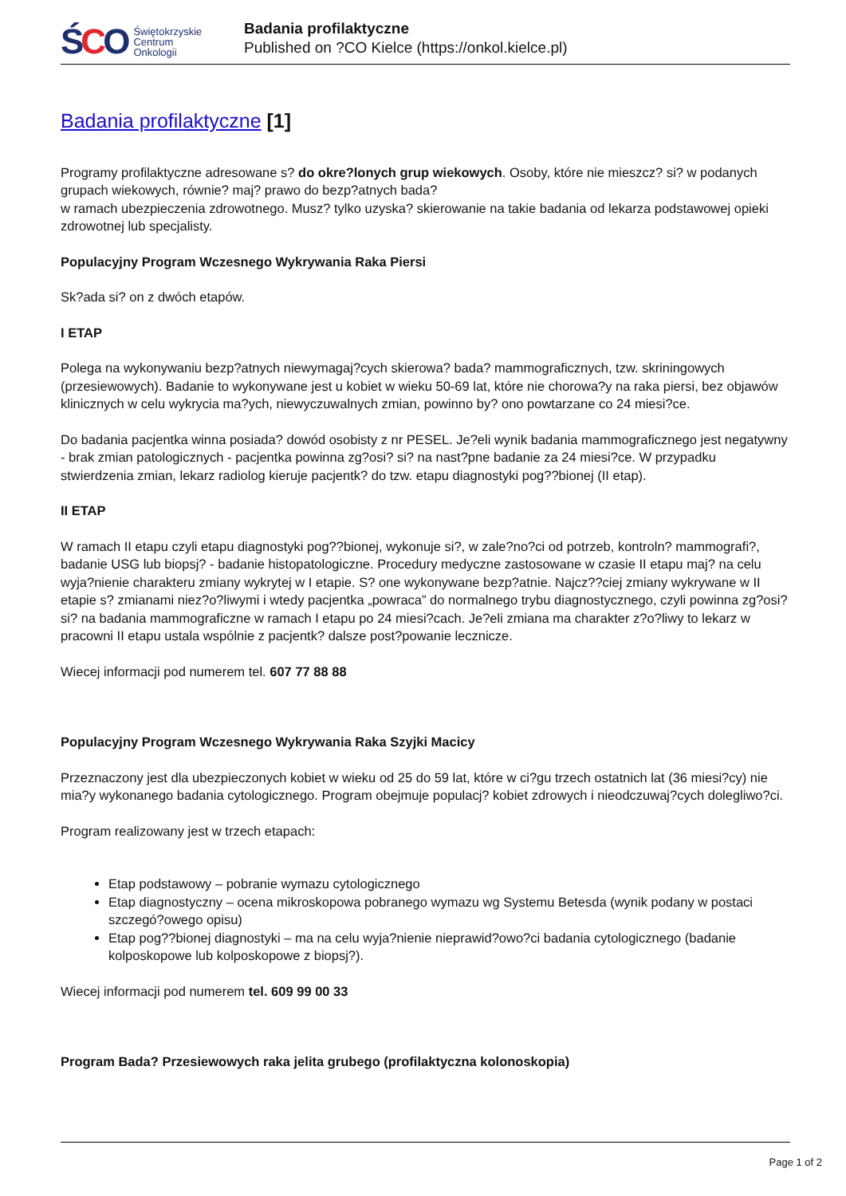ŚCO
Świętokrzyskie
Centrum
Onkologii
Badania profilaktyczne
Published on ?CO Kielce (https://onkol.kielce.pl)
Badania profilaktyczne [1]
Programy profilaktyczne adresowane s? do okre?lonych grup wiekowych. Osoby, które nie mieszcz? si? w podanych grupach wiekowych, równie? maj? prawo do bezp?atnych bada?
w ramach ubezpieczenia zdrowotnego. Musz? tylko uzyska? skierowanie na takie badania od lekarza podstawowej opieki zdrowotnej lub specjalisty.
Populacyjny Program Wczesnego Wykrywania Raka Piersi
Sk?ada si? on z dwóch etapów.
I ETAP
Polega na wykonywaniu bezp?atnych niewymagaj?cych skierowa? bada? mammograficznych, tzw. skriningowych (przesiewowych). Badanie to wykonywane jest u kobiet w wieku 50-69 lat, które nie chorowa?y na raka piersi, bez objawów klinicznych w celu wykrycia ma?ych, niewyczuwalnych zmian, powinno by? ono powtarzane co 24 miesi?ce.
Do badania pacjentka winna posiada? dowód osobisty z nr PESEL. Je?eli wynik badania mammograficznego jest negatywny - brak zmian patologicznych - pacjentka powinna zg?osi? si? na nast?pne badanie za 24 miesi?ce. W przypadku stwierdzenia zmian, lekarz radiolog kieruje pacjentk? do tzw. etapu diagnostyki pog??bionej (II etap).
II ETAP
W ramach II etapu czyli etapu diagnostyki pog??bionej, wykonuje si?, w zale?no?ci od potrzeb, kontroln? mammografi?, badanie USG lub biopsj? - badanie histopatologiczne. Procedury medyczne zastosowane w czasie II etapu maj? na celu wyja?nienie charakteru zmiany wykrytej w I etapie. S? one wykonywane bezp?atnie. Najcz??ciej zmiany wykrywane w II etapie s? zmianami niez?o?liwymi i wtedy pacjentka „powraca” do normalnego trybu diagnostycznego, czyli powinna zg?osi? si? na badania mammograficzne w ramach I etapu po 24 miesi?cach. Je?eli zmiana ma charakter z?o?liwy to lekarz w pracowni II etapu ustala wspólnie z pacjentk? dalsze post?powanie lecznicze.
Wiecej informacji pod numerem tel. 607 77 88 88
Populacyjny Program Wczesnego Wykrywania Raka Szyjki Macicy
Przeznaczony jest dla ubezpieczonych kobiet w wieku od 25 do 59 lat, które w ci?gu trzech ostatnich lat (36 miesi?cy) nie mia?y wykonanego badania cytologicznego. Program obejmuje populacj? kobiet zdrowych i nieodczuwaj?cych dolegliwo?ci.
Program realizowany jest w trzech etapach:
Etap podstawowy – pobranie wymazu cytologicznego
Etap diagnostyczny – ocena mikroskopowa pobranego wymazu wg Systemu Betesda (wynik podany w postaci szczegó?owego opisu)
Etap pog??bionej diagnostyki – ma na celu wyja?nienie nieprawid?owo?ci badania cytologicznego (badanie kolposkopowe lub kolposkopowe z biopsj?).
Wiecej informacji pod numerem tel. 609 99 00 33
Program Bada? Przesiewowych raka jelita grubego (profilaktyczna kolonoskopia)
Page 1 of 2